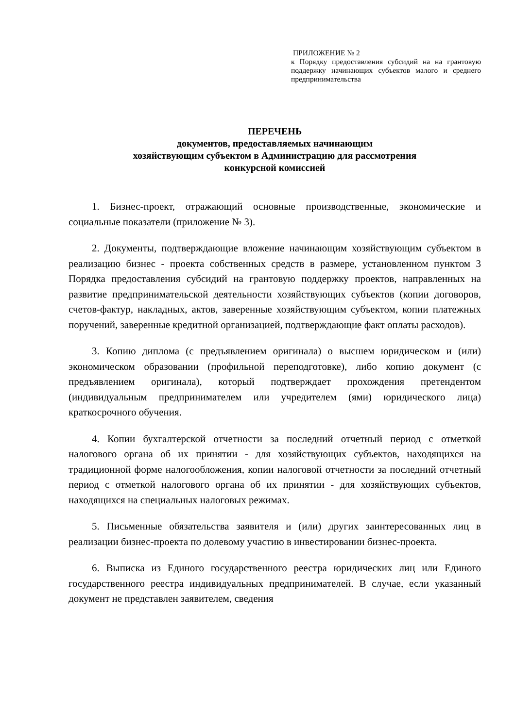ПРИЛОЖЕНИЕ № 2
к Порядку предоставления субсидий на на грантовую поддержку начинающих субъектов малого и среднего предпринимательства
ПЕРЕЧЕНЬ
документов, предоставляемых начинающим
хозяйствующим субъектом в Администрацию для рассмотрения
конкурсной комиссией
1. Бизнес-проект, отражающий основные производственные, экономические и социальные показатели (приложение № 3).
2. Документы, подтверждающие вложение начинающим хозяйствующим субъектом в реализацию бизнес - проекта собственных средств в размере, установленном пунктом 3 Порядка предоставления субсидий на грантовую поддержку проектов, направленных на развитие предпринимательской деятельности хозяйствующих субъектов (копии договоров, счетов-фактур, накладных, актов, заверенные хозяйствующим субъектом, копии платежных поручений, заверенные кредитной организацией, подтверждающие факт оплаты расходов).
3. Копию диплома (с предъявлением оригинала) о высшем юридическом и (или) экономическом образовании (профильной переподготовке), либо копию документ (с предъявлением оригинала), который подтверждает прохождения претендентом (индивидуальным предпринимателем или учредителем (ями) юридического лица) краткосрочного обучения.
4. Копии бухгалтерской отчетности за последний отчетный период с отметкой налогового органа об их принятии - для хозяйствующих субъектов, находящихся на традиционной форме налогообложения, копии налоговой отчетности за последний отчетный период с отметкой налогового органа об их принятии - для хозяйствующих субъектов, находящихся на специальных налоговых режимах.
5. Письменные обязательства заявителя и (или) других заинтересованных лиц в реализации бизнес-проекта по долевому участию в инвестировании бизнес-проекта.
6. Выписка из Единого государственного реестра юридических лиц или Единого государственного реестра индивидуальных предпринимателей. В случае, если указанный документ не представлен заявителем, сведения